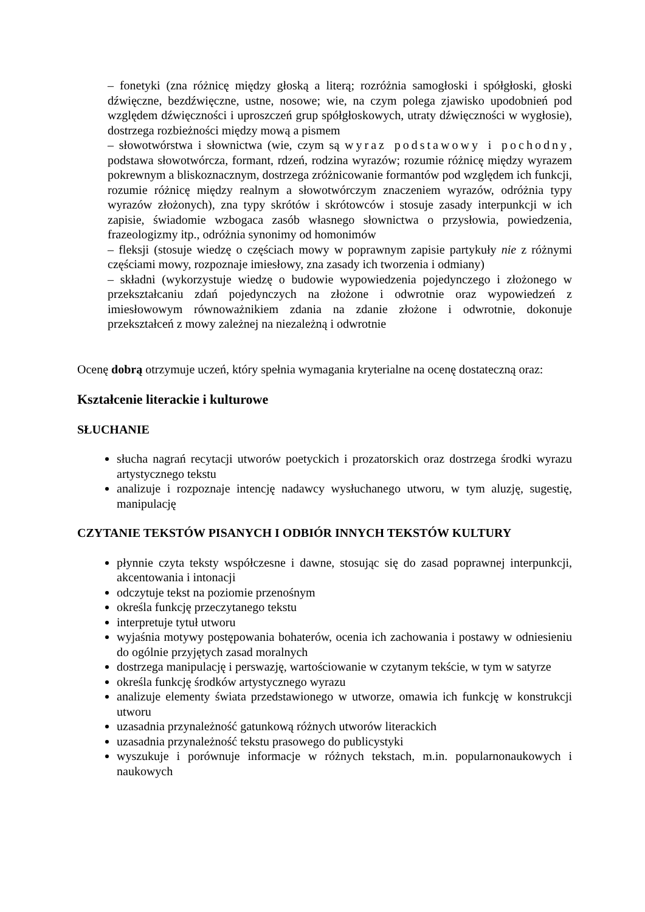– fonetyki (zna różnicę między głoską a literą; rozróżnia samogłoski i spółgłoski, głoski dźwięczne, bezdźwięczne, ustne, nosowe; wie, na czym polega zjawisko upodobnień pod względem dźwięczności i uproszczeń grup spółgłoskowych, utraty dźwięczności w wygłosie), dostrzega rozbieżności między mową a pismem
– słowotwórstwa i słownictwa (wie, czym są wyraz podstawowy i pochodny, podstawa słowotwórcza, formant, rdzeń, rodzina wyrazów; rozumie różnicę między wyrazem pokrewnym a bliskoznacznym, dostrzega zróżnicowanie formantów pod względem ich funkcji, rozumie różnicę między realnym a słowotwórczym znaczeniem wyrazów, odróżnia typy wyrazów złożonych), zna typy skrótów i skrótowców i stosuje zasady interpunkcji w ich zapisie, świadomie wzbogaca zasób własnego słownictwa o przysłowia, powiedzenia, frazeologizmy itp., odróżnia synonimy od homonimów
– fleksji (stosuje wiedzę o częściach mowy w poprawnym zapisie partykuły nie z różnymi częściami mowy, rozpoznaje imiesłowy, zna zasady ich tworzenia i odmiany)
– składni (wykorzystuje wiedzę o budowie wypowiedzenia pojedynczego i złożonego w przekształcaniu zdań pojedynczych na złożone i odwrotnie oraz wypowiedzeń z imiesłowowym równoważnikiem zdania na zdanie złożone i odwrotnie, dokonuje przekształceń z mowy zależnej na niezależną i odwrotnie
Ocenę dobrą otrzymuje uczeń, który spełnia wymagania kryterialne na ocenę dostateczną oraz:
Kształcenie literackie i kulturowe
SŁUCHANIE
słucha nagrań recytacji utworów poetyckich i prozatorskich oraz dostrzega środki wyrazu artystycznego tekstu
analizuje i rozpoznaje intencję nadawcy wysłuchanego utworu, w tym aluzję, sugestię, manipulację
CZYTANIE TEKSTÓW PISANYCH I ODBIÓR INNYCH TEKSTÓW KULTURY
płynnie czyta teksty współczesne i dawne, stosując się do zasad poprawnej interpunkcji, akcentowania i intonacji
odczytuje tekst na poziomie przenośnym
określa funkcję przeczytanego tekstu
interpretuje tytuł utworu
wyjaśnia motywy postępowania bohaterów, ocenia ich zachowania i postawy w odniesieniu do ogólnie przyjętych zasad moralnych
dostrzega manipulację i perswazję, wartościowanie w czytanym tekście, w tym w satyrze
określa funkcję środków artystycznego wyrazu
analizuje elementy świata przedstawionego w utworze, omawia ich funkcję w konstrukcji utworu
uzasadnia przynależność gatunkową różnych utworów literackich
uzasadnia przynależność tekstu prasowego do publicystyki
wyszukuje i porównuje informacje w różnych tekstach, m.in. popularnonaukowych i naukowych